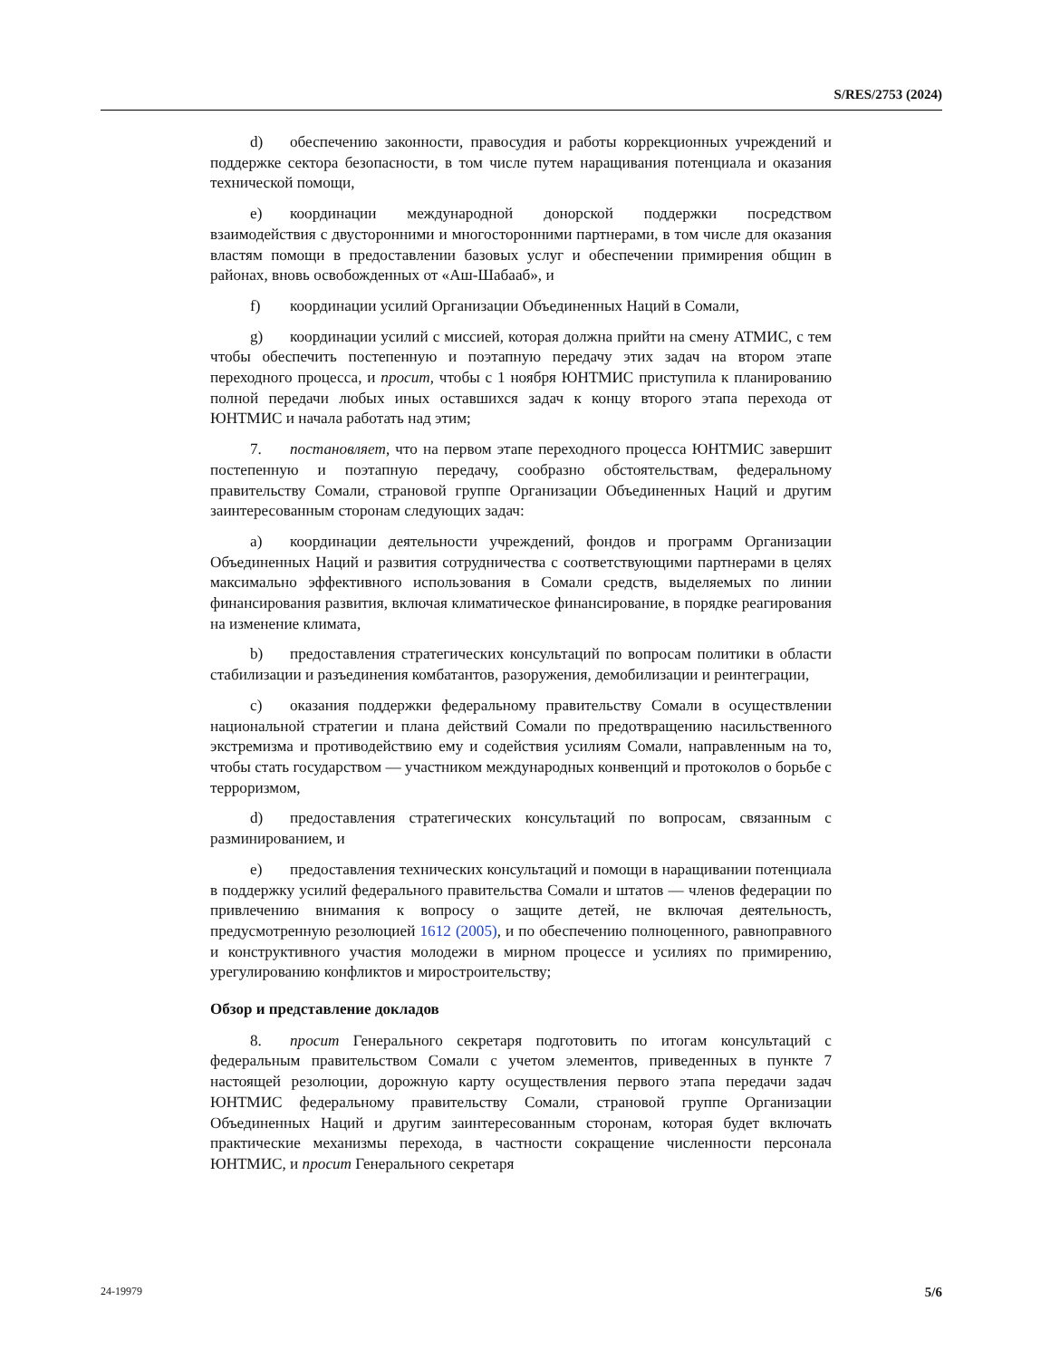S/RES/2753 (2024)
d) обеспечению законности, правосудия и работы коррекционных учреждений и поддержке сектора безопасности, в том числе путем наращивания потенциала и оказания технической помощи,
e) координации международной донорской поддержки посредством взаимодействия с двусторонними и многосторонними партнерами, в том числе для оказания властям помощи в предоставлении базовых услуг и обеспечении примирения общин в районах, вновь освобожденных от «Аш-Шабааб», и
f) координации усилий Организации Объединенных Наций в Сомали,
g) координации усилий с миссией, которая должна прийти на смену АТМИС, с тем чтобы обеспечить постепенную и поэтапную передачу этих задач на втором этапе переходного процесса, и просит, чтобы с 1 ноября ЮНТМИС приступила к планированию полной передачи любых иных оставшихся задач к концу второго этапа перехода от ЮНТМИС и начала работать над этим;
7. постановляет, что на первом этапе переходного процесса ЮНТМИС завершит постепенную и поэтапную передачу, сообразно обстоятельствам, федеральному правительству Сомали, страновой группе Организации Объединенных Наций и другим заинтересованным сторонам следующих задач:
a) координации деятельности учреждений, фондов и программ Организации Объединенных Наций и развития сотрудничества с соответствующими партнерами в целях максимально эффективного использования в Сомали средств, выделяемых по линии финансирования развития, включая климатическое финансирование, в порядке реагирования на изменение климата,
b) предоставления стратегических консультаций по вопросам политики в области стабилизации и разъединения комбатантов, разоружения, демобилизации и реинтеграции,
c) оказания поддержки федеральному правительству Сомали в осуществлении национальной стратегии и плана действий Сомали по предотвращению насильственного экстремизма и противодействию ему и содействия усилиям Сомали, направленным на то, чтобы стать государством — участником международных конвенций и протоколов о борьбе с терроризмом,
d) предоставления стратегических консультаций по вопросам, связанным с разминированием, и
e) предоставления технических консультаций и помощи в наращивании потенциала в поддержку усилий федерального правительства Сомали и штатов — членов федерации по привлечению внимания к вопросу о защите детей, не включая деятельность, предусмотренную резолюцией 1612 (2005), и по обеспечению полноценного, равноправного и конструктивного участия молодежи в мирном процессе и усилиях по примирению, урегулированию конфликтов и миростроительству;
Обзор и представление докладов
8. просит Генерального секретаря подготовить по итогам консультаций с федеральным правительством Сомали с учетом элементов, приведенных в пункте 7 настоящей резолюции, дорожную карту осуществления первого этапа передачи задач ЮНТМИС федеральному правительству Сомали, страновой группе Организации Объединенных Наций и другим заинтересованным сторонам, которая будет включать практические механизмы перехода, в частности сокращение численности персонала ЮНТМИС, и просит Генерального секретаря
24-19979 5/6